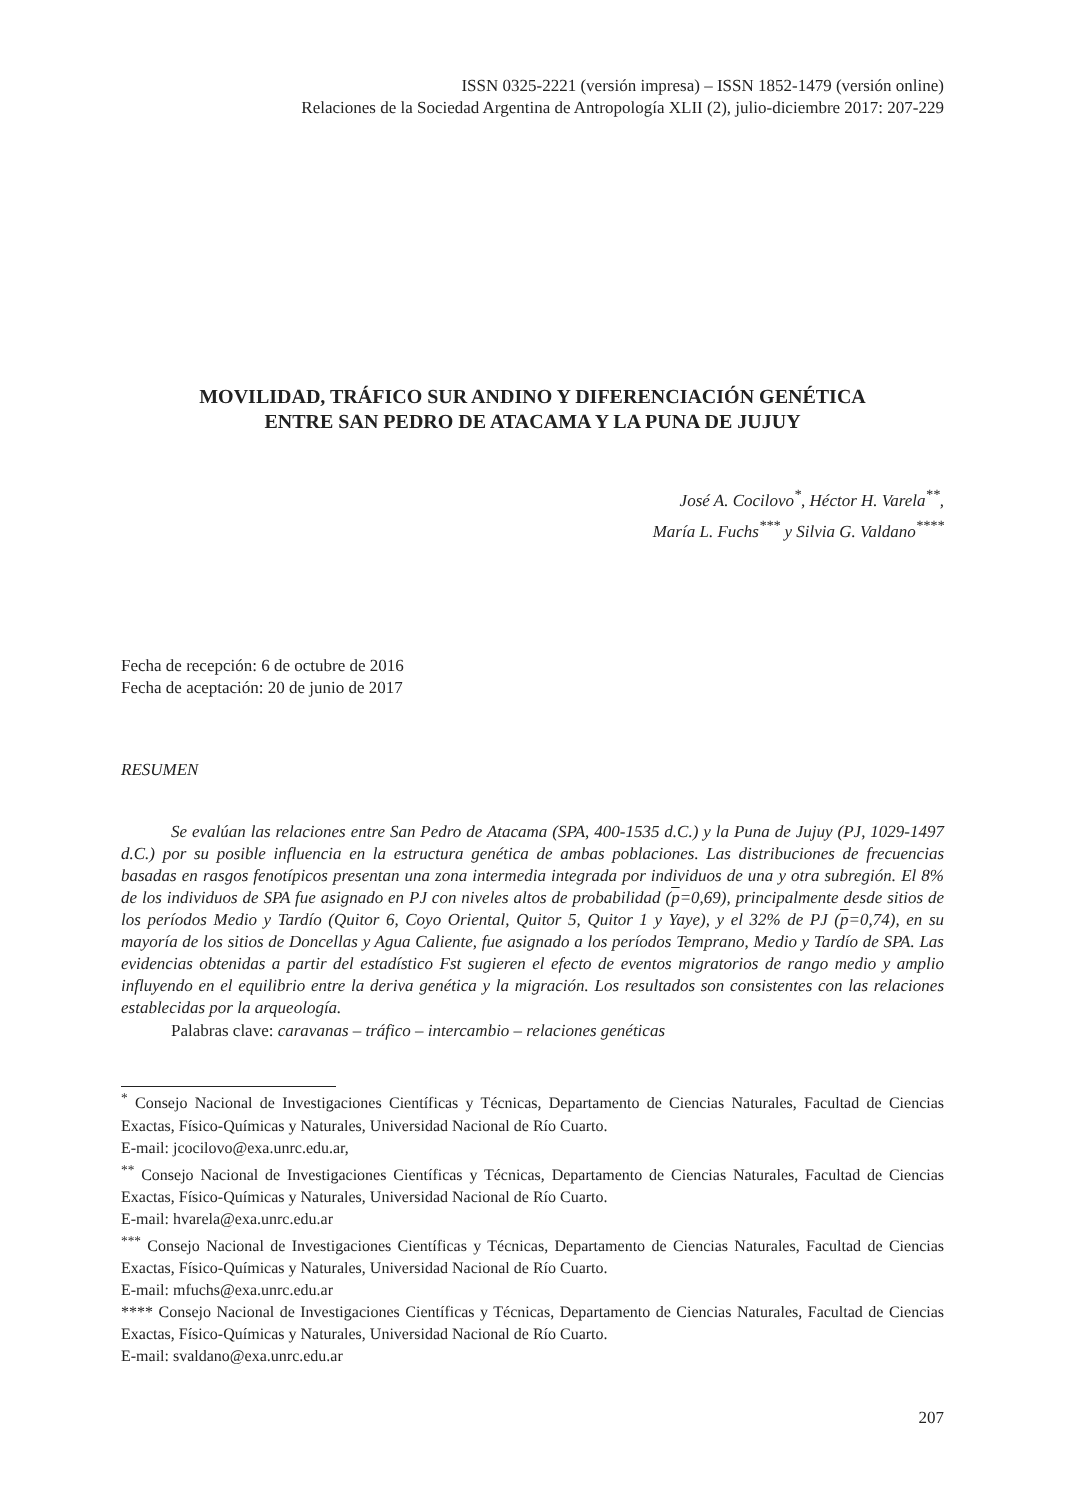ISSN 0325-2221 (versión impresa) – ISSN 1852-1479 (versión online)
Relaciones de la Sociedad Argentina de Antropología XLII (2), julio-diciembre 2017: 207-229
MOVILIDAD, TRÁFICO SUR ANDINO Y DIFERENCIACIÓN GENÉTICA
ENTRE SAN PEDRO DE ATACAMA Y LA PUNA DE JUJUY
José A. Cocilovo<sup>*</sup>, Héctor H. Varela<sup>**</sup>,
María L. Fuchs<sup>***</sup> y Silvia G. Valdano<sup>****</sup>
Fecha de recepción: 6 de octubre de 2016
Fecha de aceptación: 20 de junio de 2017
RESUMEN
Se evalúan las relaciones entre San Pedro de Atacama (SPA, 400-1535 d.C.) y la Puna de Jujuy (PJ, 1029-1497 d.C.) por su posible influencia en la estructura genética de ambas poblaciones. Las distribuciones de frecuencias basadas en rasgos fenotípicos presentan una zona intermedia integrada por individuos de una y otra subregión. El 8% de los individuos de SPA fue asignado en PJ con niveles altos de probabilidad (p=0,69), principalmente desde sitios de los períodos Medio y Tardío (Quitor 6, Coyo Oriental, Quitor 5, Quitor 1 y Yaye), y el 32% de PJ (p=0,74), en su mayoría de los sitios de Doncellas y Agua Caliente, fue asignado a los períodos Temprano, Medio y Tardío de SPA. Las evidencias obtenidas a partir del estadístico Fst sugieren el efecto de eventos migratorios de rango medio y amplio influyendo en el equilibrio entre la deriva genética y la migración. Los resultados son consistentes con las relaciones establecidas por la arqueología.
Palabras clave: caravanas – tráfico – intercambio – relaciones genéticas
<sup>*</sup> Consejo Nacional de Investigaciones Científicas y Técnicas, Departamento de Ciencias Naturales, Facultad de Ciencias Exactas, Físico-Químicas y Naturales, Universidad Nacional de Río Cuarto.
E-mail: jcocilovo@exa.unrc.edu.ar,
<sup>**</sup> Consejo Nacional de Investigaciones Científicas y Técnicas, Departamento de Ciencias Naturales, Facultad de Ciencias Exactas, Físico-Químicas y Naturales, Universidad Nacional de Río Cuarto.
E-mail: hvarela@exa.unrc.edu.ar
<sup>***</sup> Consejo Nacional de Investigaciones Científicas y Técnicas, Departamento de Ciencias Naturales, Facultad de Ciencias Exactas, Físico-Químicas y Naturales, Universidad Nacional de Río Cuarto.
E-mail: mfuchs@exa.unrc.edu.ar
**** Consejo Nacional de Investigaciones Científicas y Técnicas, Departamento de Ciencias Naturales, Facultad de Ciencias Exactas, Físico-Químicas y Naturales, Universidad Nacional de Río Cuarto.
E-mail: svaldano@exa.unrc.edu.ar
207